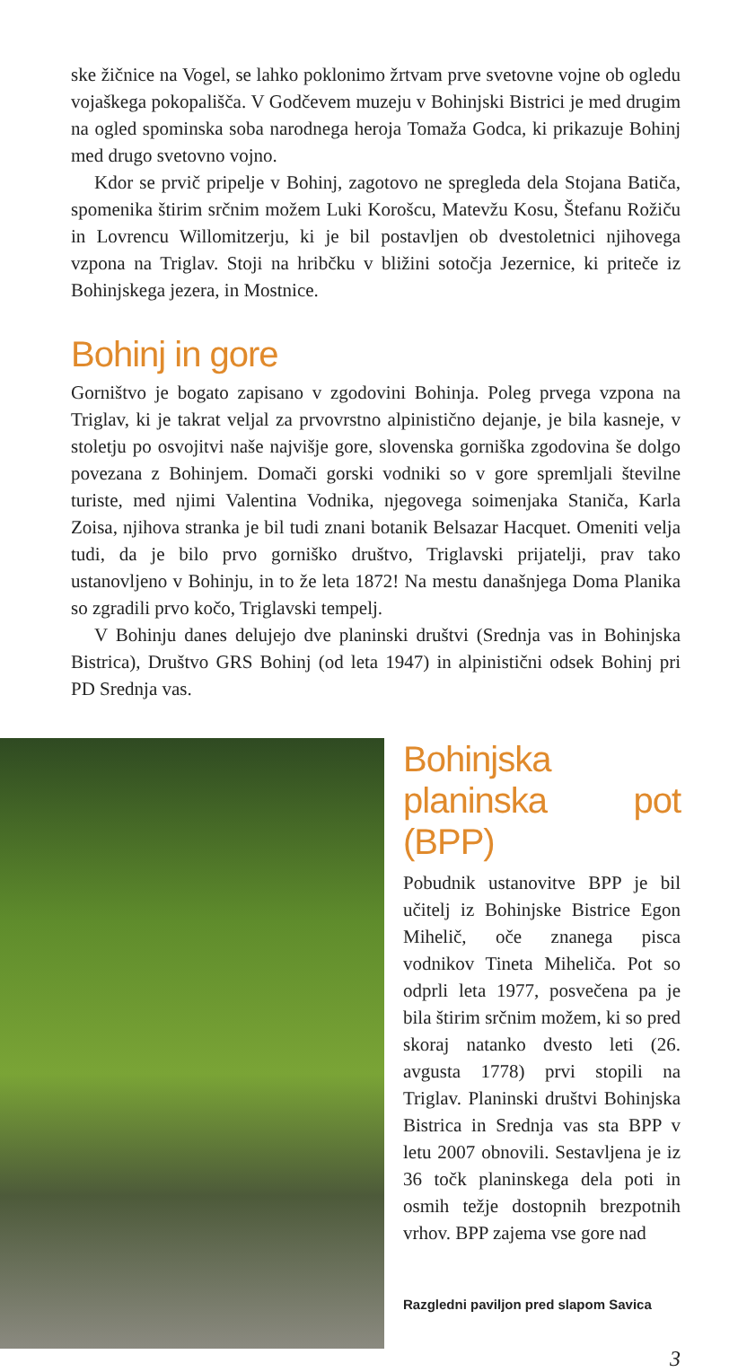ske žičnice na Vogel, se lahko poklonimo žrtvam prve svetovne vojne ob ogledu vojaškega pokopališča. V Godčevem muzeju v Bohinjski Bistrici je med drugim na ogled spominska soba narodnega heroja Tomaža Godca, ki prikazuje Bohinj med drugo svetovno vojno.
Kdor se prvič pripelje v Bohinj, zagotovo ne spregleda dela Stojana Batiča, spomenika štirim srčnim možem Luki Korošcu, Matevžu Kosu, Štefanu Rožiču in Lovrencu Willomitzerju, ki je bil postavljen ob dvestoletnici njihovega vzpona na Triglav. Stoji na hribčku v bližini sotočja Jezernice, ki priteče iz Bohinjskega jezera, in Mostnice.
Bohinj in gore
Gorništvo je bogato zapisano v zgodovini Bohinja. Poleg prvega vzpona na Triglav, ki je takrat veljal za prvovrstno alpinistično dejanje, je bila kasneje, v stoletju po osvojitvi naše najvišje gore, slovenska gorniška zgodovina še dolgo povezana z Bohinjem. Domači gorski vodniki so v gore spremljali številne turiste, med njimi Valentina Vodnika, njegovega soimenjaka Staniča, Karla Zoisa, njihova stranka je bil tudi znani botanik Belsazar Hacquet. Omeniti velja tudi, da je bilo prvo gorniško društvo, Triglavski prijatelji, prav tako ustanovljeno v Bohinju, in to že leta 1872! Na mestu današnjega Doma Planika so zgradili prvo kočo, Triglavski tempelj.
V Bohinju danes delujejo dve planinski društvi (Srednja vas in Bohinjska Bistrica), Društvo GRS Bohinj (od leta 1947) in alpinistični odsek Bohinj pri PD Srednja vas.
Bohinjska planinska pot (BPP)
Pobudnik ustanovitve BPP je bil učitelj iz Bohinjske Bistrice Egon Mihelič, oče znanega pisca vodnikov Tineta Miheliča. Pot so odprli leta 1977, posvečena pa je bila štirim srčnim možem, ki so pred skoraj natanko dvesto leti (26. avgusta 1778) prvi stopili na Triglav. Planinski društvi Bohinjska Bistrica in Srednja vas sta BPP v letu 2007 obnovili. Sestavljena je iz 36 točk planinskega dela poti in osmih težje dostopnih brezpotnih vrhov. BPP zajema vse gore nad
Razgledni paviljon pred slapom Savica
3